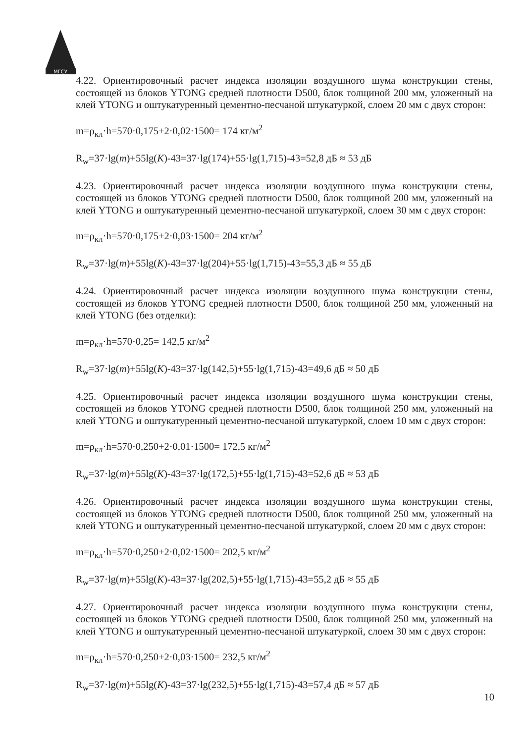МГСУ
4.22. Ориентировочный расчет индекса изоляции воздушного шума конструкции стены, состоящей из блоков YTONG средней плотности D500, блок толщиной 200 мм, уложенный на клей YTONG и оштукатуренный цементно-песчаной штукатуркой, слоем 20 мм с двух сторон:
m=ρ<sub>кл</sub>·h=570·0,175+2·0,02·1500= 174 кг/м<sup>2</sup>
R<sub>w</sub>=37·lg(m)+55lg(K)-43=37·lg(174)+55·lg(1,715)-43=52,8 дБ ≈ 53 дБ
4.23. Ориентировочный расчет индекса изоляции воздушного шума конструкции стены, состоящей из блоков YTONG средней плотности D500, блок толщиной 200 мм, уложенный на клей YTONG и оштукатуренный цементно-песчаной штукатуркой, слоем 30 мм с двух сторон:
m=ρ<sub>кл</sub>·h=570·0,175+2·0,03·1500= 204 кг/м<sup>2</sup>
R<sub>w</sub>=37·lg(m)+55lg(K)-43=37·lg(204)+55·lg(1,715)-43=55,3 дБ ≈ 55 дБ
4.24. Ориентировочный расчет индекса изоляции воздушного шума конструкции стены, состоящей из блоков YTONG средней плотности D500, блок толщиной 250 мм, уложенный на клей YTONG (без отделки):
m=ρ<sub>кл</sub>·h=570·0,25= 142,5 кг/м<sup>2</sup>
R<sub>w</sub>=37·lg(m)+55lg(K)-43=37·lg(142,5)+55·lg(1,715)-43=49,6 дБ ≈ 50 дБ
4.25. Ориентировочный расчет индекса изоляции воздушного шума конструкции стены, состоящей из блоков YTONG средней плотности D500, блок толщиной 250 мм, уложенный на клей YTONG и оштукатуренный цементно-песчаной штукатуркой, слоем 10 мм с двух сторон:
m=ρ<sub>кл</sub>·h=570·0,250+2·0,01·1500= 172,5 кг/м<sup>2</sup>
R<sub>w</sub>=37·lg(m)+55lg(K)-43=37·lg(172,5)+55·lg(1,715)-43=52,6 дБ ≈ 53 дБ
4.26. Ориентировочный расчет индекса изоляции воздушного шума конструкции стены, состоящей из блоков YTONG средней плотности D500, блок толщиной 250 мм, уложенный на клей YTONG и оштукатуренный цементно-песчаной штукатуркой, слоем 20 мм с двух сторон:
m=ρ<sub>кл</sub>·h=570·0,250+2·0,02·1500= 202,5 кг/м<sup>2</sup>
R<sub>w</sub>=37·lg(m)+55lg(K)-43=37·lg(202,5)+55·lg(1,715)-43=55,2 дБ ≈ 55 дБ
4.27. Ориентировочный расчет индекса изоляции воздушного шума конструкции стены, состоящей из блоков YTONG средней плотности D500, блок толщиной 250 мм, уложенный на клей YTONG и оштукатуренный цементно-песчаной штукатуркой, слоем 30 мм с двух сторон:
m=ρ<sub>кл</sub>·h=570·0,250+2·0,03·1500= 232,5 кг/м<sup>2</sup>
R<sub>w</sub>=37·lg(m)+55lg(K)-43=37·lg(232,5)+55·lg(1,715)-43=57,4 дБ ≈ 57 дБ
10